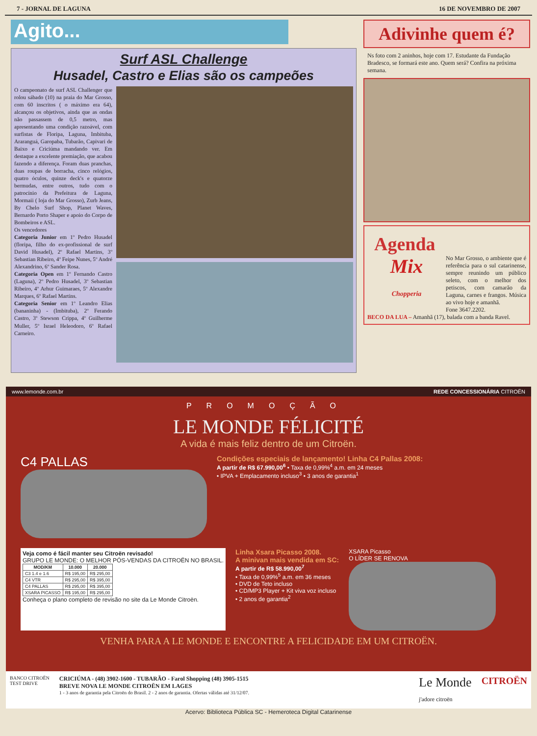7 - JORNAL DE LAGUNA 16 DE NOVEMBRO DE 2007
Agito...
Surf ASL Challenge
Husadel, Castro e Elias são os campeões
O campeonato de surf ASL Challenger que rolou sábado (10) na praia do Mar Grosso, com 60 inscritos ( o máximo era 64), alcançou os objetivos, ainda que as ondas não passassem de 0,5 metro, mas apresentando uma condição razoável, com surfistas de Floripa, Laguna, Imbituba, Araranguá, Garopaba, Tubarão, Capivari de Baixo e Criciúma mandando ver. Em destaque a excelente premiação, que acabou fazendo a diferença. Foram duas pranchas, duas roupas de borracha, cinco relógios, quatro óculos, quinze deck's e quatorze bermudas, entre outros, tudo com o patrocínio da Prefeitura de Laguna, Mormaii ( loja do Mar Grosso), Zurb Jeans, By Chelo Surf Shop, Planet Waves, Bernardo Porto Shaper e apoio do Corpo de Bombeiros e ASL.
Os vencedores
Categoria Junior em 1º Pedro Husadel (floripa, filho do ex-profissional de surf David Husadel), 2º Rafael Martins, 3º Sebastian Ribeiro, 4º Feipe Nunes, 5º André Alexandrino, 6º Sander Rosa.
Categoria Open em 1º Fernando Castro (Laguna), 2º Pedro Husadel, 3º Sebastian Ribeiro, 4º Arhur Guimaraes, 5º Alexandre Marques, 6º Rafael Martins.
Categoria Senior em 1º Leandro Elias (bananinha) - (Imbituba), 2º Ferando Castro, 3º Stewson Crippa, 4º Guilherme Muller, 5º Israel Heleodoro, 6º Rafael Carneiro.
Adivinhe quem é?
Ns foto com 2 aninhos, hoje com 17. Estudante da Fundação Bradesco, se formará este ano. Quem será? Confira na próxima semana.
Agenda
Mix
Chopperia
No Mar Grosso, o ambiente que é referência para o sul catarinense, sempre reunindo um público seleto, com o melhor dos petiscos, com camarão da Laguna, carnes e frangos. Música ao vivo hoje e amanhã.
Fone 3647.2202.
BECO DA LUA – Amanhã (17), balada com a banda Ravel.
www.lemonde.com.br REDE CONCESSIONÁRIA CITROËN
PROMOÇÃO
LE MONDE FÉLICITÉ
A vida é mais feliz dentro de um Citroën.
C4 PALLAS
Condições especiais de lançamento! Linha C4 Pallas 2008:
A partir de R$ 67.990,00<sup>6</sup> • Taxa de 0,99%<sup>4</sup> a.m. em 24 meses
• IPVA + Emplacamento incluso<sup>3</sup> • 3 anos de garantia<sup>1</sup>
Veja como é fácil manter seu Citroën revisado!
GRUPO LE MONDE: O MELHOR PÓS-VENDAS DA CITROËN NO BRASIL.
| MOD/KM | 10.000 | 20.000 |
| --- | --- | --- |
| C3 1.4 e 1.6 | R$ 195,00 | R$ 295,00 |
| C4 VTR | R$ 295,00 | R$ 395,00 |
| C4 PALLAS | R$ 295,00 | R$ 395,00 |
| XSARA PICASSO | R$ 195,00 | R$ 295,00 |
Conheça o plano completo de revisão no site da Le Monde Citroën.
Linha Xsara Picasso 2008.
A minivan mais vendida em SC:
A partir de R$ 58.990,00<sup>7</sup>
• Taxa de 0,99%<sup>5</sup> a.m. em 36 meses
• DVD de Teto incluso
• CD/MP3 Player + Kit viva voz incluso
• 2 anos de garantia<sup>2</sup>
XSARA Picasso
O LÍDER SE RENOVA
VENHA PARA A LE MONDE E ENCONTRE A FELICIDADE EM UM CITROËN.
BANCO CITROËN
TEST DRIVE
CRICIÚMA - (48) 3902-1600 - TUBARÃO - Farol Shopping (48) 3905-1515
BREVE NOVA LE MONDE CITROËN EM LAGES
1 - 3 anos de garantia pela Citroën do Brasil. 2 - 2 anos de garantia. Ofertas válidas até 31/12/07.
Le Monde
j'adore citroën
CITROËN
Acervo: Biblioteca Pública SC - Hemeroteca Digital Catarinense